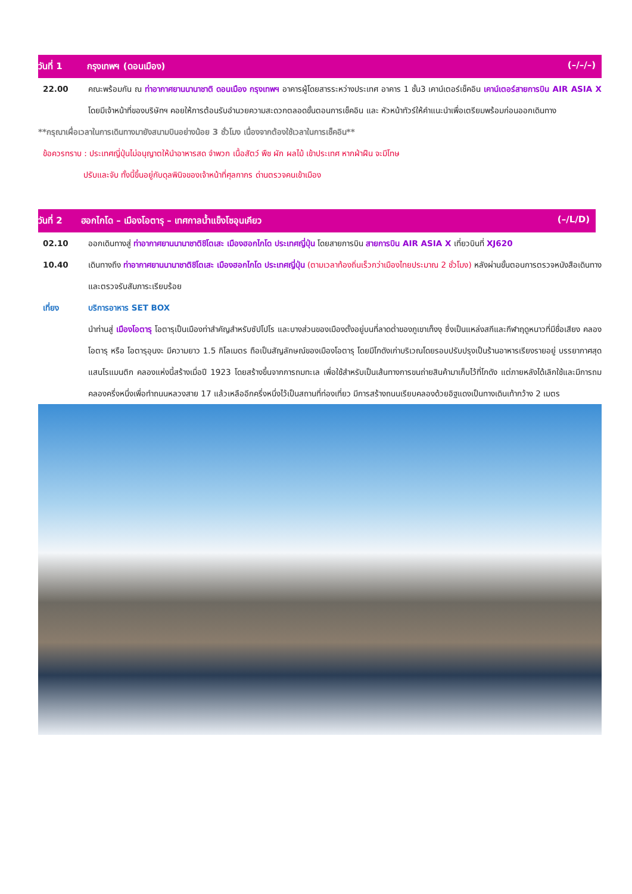วันที่ 1 กรุงเทพฯ (ดอนเมือง) (–/–/–)
22.00 คณะพร้อมกัน ณ ท่าอากาศยานนานาชาติ ดอนเมือง กรุงเทพฯ อาคารผู้โดยสารระหว่างประเทศ อาคาร 1 ชั้น3 เคาน์เตอร์เช็คอิน เคาน์เตอร์สายการบิน AIR ASIA X โดยมีเจ้าหน้าที่ของบริษัทฯ คอยให้การต้อนรับอำนวยความสะดวกตลอดขั้นตอนการเช็คอิน และ หัวหน้าทัวร์ให้คำแนะนำเพื่อเตรียมพร้อมก่อนออกเดินทาง
**กรุณาเผื่อเวลาในการเดินทางมายังสนามบินอย่างน้อย 3 ชั่วโมง เนื่องจากต้องใช้เวลาในการเช็คอิน**
ข้อควรทราบ : ประเทศญี่ปุ่นไม่อนุญาตให้นำอาหารสด จำพวก เนื้อสัตว์ พืช ผัก ผลไม้ เข้าประเทศ หากฝ่าฝืน จะมีโทษ
ปรับและจับ ทั้งนี้ขึ้นอยู่กับดุลพินิจของเจ้าหน้าที่ศุลกากร ด่านตรวจคนเข้าเมือง
วันที่ 2 ฮอกไกโด – เมืองโอตารุ – เทศกาลน้ำแข็งโซอุนเคียว (–/L/D)
02.10 ออกเดินทางสู่ ท่าอากาศยานนานาชาติชิโตเสะ เมืองฮอกไกโด ประเทศญี่ปุ่น โดยสายการบิน สายการบิน AIR ASIA X เที่ยวบินที่ XJ620
10.40 เดินทางถึง ท่าอากาศยานนานาชาติชิโตเสะ เมืองฮอกไกโด ประเทศญี่ปุ่น (ตามเวลาท้องถิ่นเร็วกว่าเมืองไทยประมาณ 2 ชั่วโมง) หลังผ่านขั้นตอนการตรวจหนังสือเดินทาง และตรวจรับสัมภาระเรียบร้อย
เที่ยง บริการอาหาร SET BOX
นำท่านสู่ เมืองโอตารุ โอตารุเป็นเมืองท่าสำคัญสำหรับซัปโปโร และบางส่วนของเมืองตั้งอยู่บนที่ลาดต่ำของภูเขาเท็งงุ ซึ่งเป็นแหล่งสกีและกีฬาฤดูหนาวที่มีชื่อเสียง คลองโอตารุ หรือ โอตารุอุนงะ มีความยาว 1.5 กิโลเมตร ถือเป็นสัญลักษณ์ของเมืองโอตารุ โดยมีโกดังเก่าบริเวณโดยรอบปรับปรุงเป็นร้านอาหารเรียงรายอยู่ บรรยากาศสุดแสนโรแมนติก คลองแห่งนี้สร้างเมื่อปี 1923 โดยสร้างขึ้นจากการถมทะเล เพื่อใช้สำหรับเป็นเส้นทางการขนถ่ายสินค้ามาเก็บไว้ที่โกดัง แต่ภายหลังได้เลิกใช้และมีการถมคลองครึ่งหนึ่งเพื่อทำถนนหลวงสาย 17 แล้วเหลืออีกครึ่งหนึ่งไว้เป็นสถานที่ท่องเที่ยว มีการสร้างถนนเรียบคลองด้วยอิฐแดงเป็นทางเดินเท้ากว้าง 2 เมตร